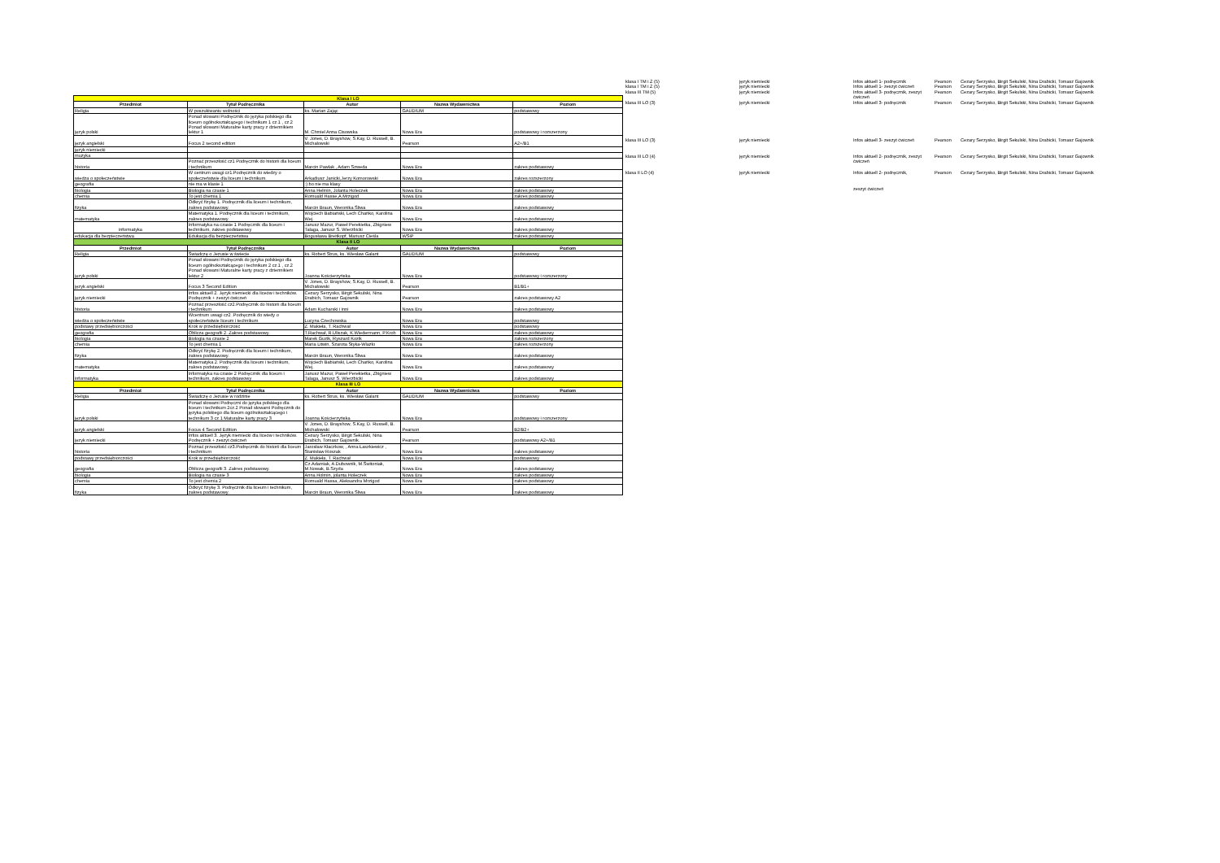| Klasa I LO | | | | |
| Przedmiot | Tytuł Podręcznika | Autor | Nazwa Wydawnictwa | Poziom |
| Religia | W poszukiwaniu wolności | ks. Marian Zając | GAUDIUM | podstawowy |
| język polski | Ponad słowami Podręcznik do języka polskiego dla liceum ogólnokształcącego i technikum 1 cz.1 , cz.2 Ponad słowami Maturalne karty pracy z dziennikiem lektur 1 | M. Chmiel Anna Cisowska | Nowa Era | podstawowy i rozszerzony |
| język angielski | Focus 2 second edition | V. Jones, D. Brayshow, S.Kay, D. Russell, B. Michałowski | Pearson | A2+/B1 |
| język niemiecki | | | | |
| muzyka | | | | |
| historia | Poznać przeszłość cz1 Podręcznik do historii dla liceum i technikum | Marcin Pawlak , Adam Szweda | Nowa Era | zakres podstawowy |
| wiedza o społeczeństwie | W centrum uwagi cz1.Podręcznik do wiedzy o społeczeństwie dla liceum i technikum. | Arkadiusz Janicki,Jerzy Komorowski | Nowa Era | zakres rozszerzony |
| geografia | nie ma w klasie 1 | :) bo nie ma klasy | | |
| biologia | Biologia na czasie 1 | Anna Helmin, Jolanta Holeczek | Nowa Era | zakres podstawowy |
| chemia | To jest chemia 1 | Romuald Hasse,A.Mrzigod | Nowa Era | zakres podstawowy |
| fizyka | Odkryć fizykę 1. Podręcznik dla liceum i technikum, zakres podstawowy. | Marcin Braun, Weronika Śliwa | Nowa Era | zakres podstawowy |
| matematyka | Matematyka 1. Podręcznik dla liceum i technikum, zakres podstawowy. | Wojciech Babiański, Lech Chańko, Karolina Wej. | Nowa Era | zakres podstawowy |
| informatyka | Informatyka na czasie 1 Podręcznik dla liceum i technikum, zakres podstawowy | Janusz Mazur, Paweł Perekietka, Zbigniew Talaga, Janusz S. Wierzbicki | Nowa Era | zakres podstawowy |
| edukacja dla bezpieczeństwa | Edukacja dla bezpieczeństwa | Bogusława Breitkopf, Mariusz Cieśla | WSiP | zakres podstawowy |
| Klasa II LO | | | | |
| Przedmiot | Tytuł Podręcznika | Autor | Nazwa Wydawnictwa | Poziom |
| Religia | Świadczę o Jezusie w świecie | ks. Robert Strus, ks. Wiesław Galant | GAUDIUM | podstawowy |
| język polski | Ponad słowami Podręcznik do języka polskiego dla liceum ogólnokształcącego i technikum 2 cz.1 , cz.2 Ponad słowami Maturalne karty pracy z dziennikiem lektur 2 | Joanna Kościerzyńska | Nowa Era | podstawowy i rozszerzony |
| język angielski | Focus 3 Second Edition | V. Jones, D. Brayshow, S.Kay, D. Russell, B. Michałowski | Pearson | B1/B1+ |
| język niemiecki | Infos aktuell 2. Język niemiecki dla liceów i techników. Podręcznik + zeszyt ćwiczeń | Cezary Serzysko, Birgit Sekulski, Nina Drabich, Tomasz Gajownik | Pearson | zakres podstawowy A2 |
| historia | Poznać przeszłość cz2.Podręcznik do historii dla liceum i technikum | Adam Kucharski i inni | Nowa Era | zakres podstawowy |
| wiedza o społeczeństwie | Wcentrum uwagi cz2 .Podręcznik do wiedy o społeczeństwie liceum i technikum | Lucyna Czechowska | Nowa Era | podstawowy |
| podstawy przedsiębiorczości | Krok w przedsiębiorczość | Z. Makieła, T. Rachwał | Nowa Era | podstawowy |
| geografia | Oblicza geografii 2. Zakres podstawowy. | T.Rachwał, R.Uliszak, K.Wiedermann, P.Kroh | Nowa Era | zakres podstawowy |
| biologia | Biologia na czasie 2 | Marek Guzik, Ryszard Kozik | Nowa Era | zakres rozszerzony |
| chemia | To jest chemia 1 | Maria Litwin, Szarota Styka-Wlazło | Nowa Era | zakres rozszerzony |
| fizyka | Odkryć fizykę 2. Podręcznik dla liceum i technikum, zakres podstawowy. | Marcin Braun, Weronika Śliwa | Nowa Era | zakres podstawowy |
| matematyka | Matematyka 2. Podręcznik dla liceum i technikum, zakres podstawowy. | Wojciech Babiański, Lech Chańko, Karolina Wej. | Nowa Era | zakres podstawowy |
| informatyka | Informatyka na czasie 2 Podręcznik dla liceum i technikum, zakres podstawowy | Janusz Mazur, Paweł Perekietka, Zbigniew Talaga, Janusz S. Wierzbicki | Nowa Era | zakres podstawowy |
| Klasa III LO | | | | |
| Przedmiot | Tytuł Podręcznika | Autor | Nazwa Wydawnictwa | Poziom |
| Religia | Świadczę o Jezusie w rodzinie | ks. Robert Strus, ks. Wiesław Galant | GAUDIUM | podstawowy |
| język polski | Ponad słowami Podręczni do języka polskiego dla liceum i technikum 2cz.2 Ponad słowami Podręcznik do języka polskiego dla liceum ogólnokształcącego i technikum 3 cz.1 Maturalne karty pracy 3 | Joanna Kościerzyńska | Nowa Era | podstawowy i rozszerzony |
| język angielski | Focus 4 Second Edition | V. Jones, D. Brayshow, S.Kay, D. Russell, B. Michałowski | Pearson | B2/B2+ |
| język niemiecki | Infos aktuell 3. Język niemiecki dla liceów i techników. Podręcznik + zeszyt ćwiczeń | Cezary Serzysko, Birgit Sekulski, Nina Drabich, Tomasz Gajownik. | Pearson | podstawowy A2+/B1 |
| historia | Poznać przeszłość cz3.Podręcznik do historii dla liceum i technikum | Jarosław Kłaczkow, , Anna Łaszkiewicz , Stanisław Roszak | Nowa Era | zakres podstawowy |
| podstawy przedsiębiorczości | Krok w przedsiębiorczość | Z. Makieła, T. Rachwał | Nowa Era | podstawowy |
| geografia | Oblicza geografii 3. Zakres podstawowy. | Cz.Adamiak, A.Dubownik, M.Świtoniak, M.Nowak, B.Szyda | Nowa Era | zakres podstawowy |
| biologia | Biologia na czasie 3 | Anna Holmin, jolanta Holeczek | Nowa Era | zakres podstawowy |
| chemia | To jest chemia 2 | Romuald Hassa, Aleksandra Mrzigod | Nowa Era | zakres podstawowy |
| fizyka | Odkryć fizykę 3. Podręcznik dla liceum i technikum, zakres podstawowy. | Marcin Braun, Weronika Śliwa | Nowa Era | zakres podstawowy |
| klasa I TM i Ż (5) | język niemiecki | Infos aktuell 1- podręcznik | Pearson | Cezary Serzysko, Birgit Sekulski, Nina Drabicki, Tomasz Gajownik |
| klasa I TM i Ż (5) | język niemiecki | Infos aktuell 1- zeszyt ćwiczeń | Pearson | Cezary Serzysko, Birgit Sekulski, Nina Drabicki, Tomasz Gajownik |
| klasa III TM (5) | język niemiecki | Infos aktuell 3- podręcznik, zeszyt ćwiczeń | Pearson | Cezary Serzysko, Birgit Sekulski, Nina Drabicki, Tomasz Gajownik |
| klasa III LO (3) | język niemiecki | Infos aktuell 3- podręcznik | Pearson | Cezary Serzysko, Birgit Sekulski, Nina Drabicki, Tomasz Gajownik |
| klasa III LO (3) | język niemiecki | Infos aktuell 3- zeszyt ćwiczeń | Pearson | Cezary Serzysko, Birgit Sekulski, Nina Drabicki, Tomasz Gajownik |
| klasa III LO (4) | język niemiecki | Infos aktuell 2- podręcznik, zeszyt ćwiczeń | Pearson | Cezary Serzysko, Birgit Sekulski, Nina Drabicki, Tomasz Gajownik |
| klasa II LO (4) | język niemiecki | Infos aktuell 2- podręcznik, | Pearson | Cezary Serzysko, Birgit Sekulski, Nina Drabicki, Tomasz Gajownik |
| | | zeszyt ćwiczeń | | |